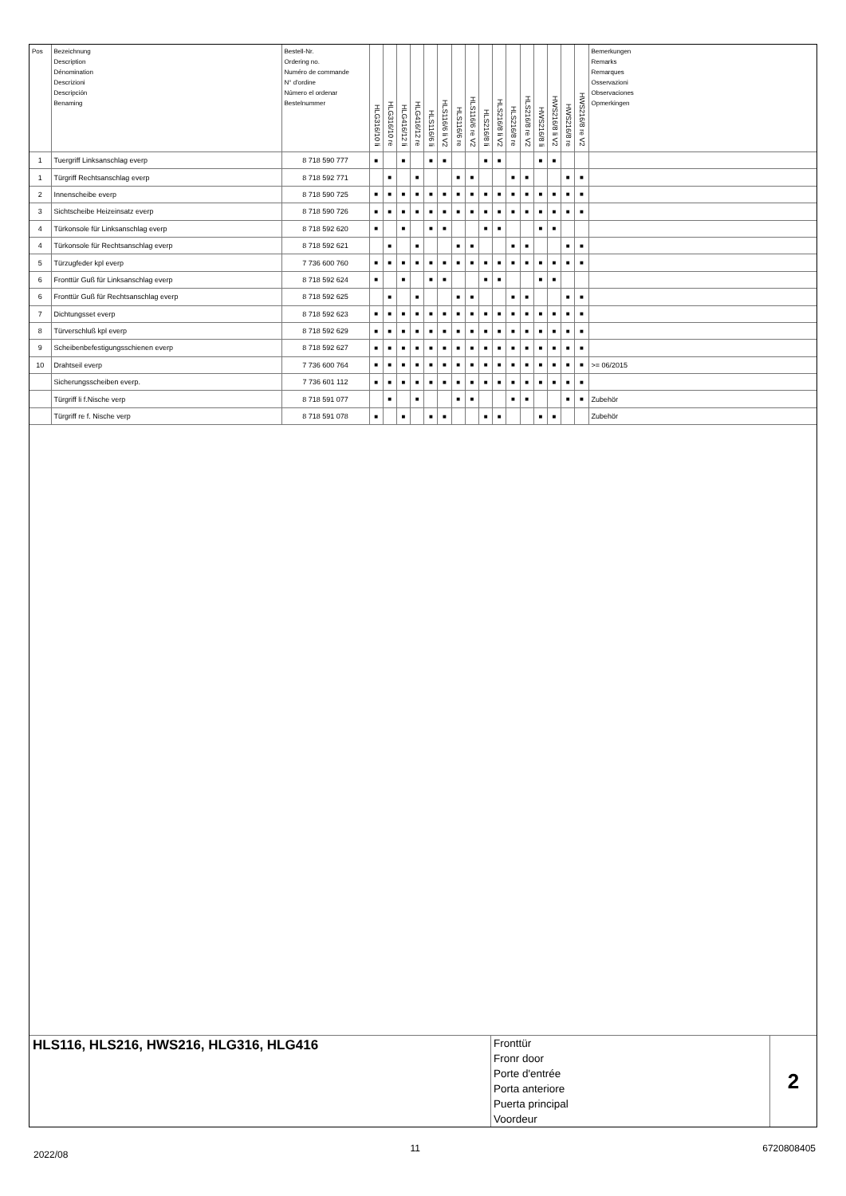| Pos | Bezeichnung Description Dénomination Descrizioni Descripción Benaming | Bestell-Nr. Ordering no. Numéro de commande N° d'ordine Número el ordenar Bestelnummer | HLG316/10 li | HLG316/10 re | HLG416/12 li | HLG416/12 re | HLS116/6 li | HLS116/6 li V2 | HLS116/6 re | HLS116/6 re V2 | HLS216/8 li | HLS216/8 li V2 | HLS216/8 re | HLS216/8 re V2 | HWS216/8 li | HWS216/8 li V2 | HWS216/8 re | HWS216/8 re V2 | Bemerkungen Remarks Remarques Osservazioni Observaciones Opmerkingen |
| --- | --- | --- | --- | --- | --- | --- | --- | --- | --- | --- | --- | --- | --- | --- | --- | --- | --- | --- | --- |
| 1 | Tuergriff Linksanschlag everp | 8 718 590 777 | ■ | | ■ | | ■ | ■ | | | ■ | ■ | | | ■ | ■ | | | |
| 1 | Türgriff Rechtsanschlag everp | 8 718 592 771 | | ■ | | ■ | | | ■ | ■ | | | ■ | ■ | | | ■ | ■ | |
| 2 | Innenscheibe everp | 8 718 590 725 | ■ | ■ | ■ | ■ | ■ | ■ | ■ | ■ | ■ | ■ | ■ | ■ | ■ | ■ | ■ | ■ | |
| 3 | Sichtscheibe Heizeinsatz everp | 8 718 590 726 | ■ | ■ | ■ | ■ | ■ | ■ | ■ | ■ | ■ | ■ | ■ | ■ | ■ | ■ | ■ | ■ | |
| 4 | Türkonsole für Linksanschlag everp | 8 718 592 620 | ■ | | ■ | | ■ | ■ | | | ■ | ■ | | | ■ | ■ | | | |
| 4 | Türkonsole für Rechtsanschlag everp | 8 718 592 621 | | ■ | | ■ | | | ■ | ■ | | | ■ | ■ | | | ■ | ■ | |
| 5 | Türzugfeder kpl everp | 7 736 600 760 | ■ | ■ | ■ | ■ | ■ | ■ | ■ | ■ | ■ | ■ | ■ | ■ | ■ | ■ | ■ | ■ | |
| 6 | Fronttür Guß für Linksanschlag everp | 8 718 592 624 | ■ | | ■ | | ■ | ■ | | | ■ | ■ | | | ■ | ■ | | | |
| 6 | Fronttür Guß für Rechtsanschlag everp | 8 718 592 625 | | ■ | | ■ | | | ■ | ■ | | | ■ | ■ | | | ■ | ■ | |
| 7 | Dichtungsset everp | 8 718 592 623 | ■ | ■ | ■ | ■ | ■ | ■ | ■ | ■ | ■ | ■ | ■ | ■ | ■ | ■ | ■ | ■ | |
| 8 | Türverschluß kpl everp | 8 718 592 629 | ■ | ■ | ■ | ■ | ■ | ■ | ■ | ■ | ■ | ■ | ■ | ■ | ■ | ■ | ■ | ■ | |
| 9 | Scheibenbefestigungsschienen everp | 8 718 592 627 | ■ | ■ | ■ | ■ | ■ | ■ | ■ | ■ | ■ | ■ | ■ | ■ | ■ | ■ | ■ | ■ | |
| 10 | Drahtseil everp | 7 736 600 764 | ■ | ■ | ■ | ■ | ■ | ■ | ■ | ■ | ■ | ■ | ■ | ■ | ■ | ■ | ■ | ■ | >= 06/2015 |
| | Sicherungsscheiben everp. | 7 736 601 112 | ■ | ■ | ■ | ■ | ■ | ■ | ■ | ■ | ■ | ■ | ■ | ■ | ■ | ■ | ■ | ■ | |
| | Türgriff li f.Nische verp | 8 718 591 077 | | ■ | | ■ | | | ■ | ■ | | | ■ | ■ | | | ■ | ■ | Zubehör |
| | Türgriff re f. Nische verp | 8 718 591 078 | ■ | | ■ | | ■ | ■ | | | ■ | ■ | | | ■ | ■ | | | Zubehör |
HLS116, HLS216, HWS216, HLG316, HLG416
Fronttür
Fronr door
Porte d'entrée
Porta anteriore
Puerta principal
Voordeur
2
2022/08 11 6720808405